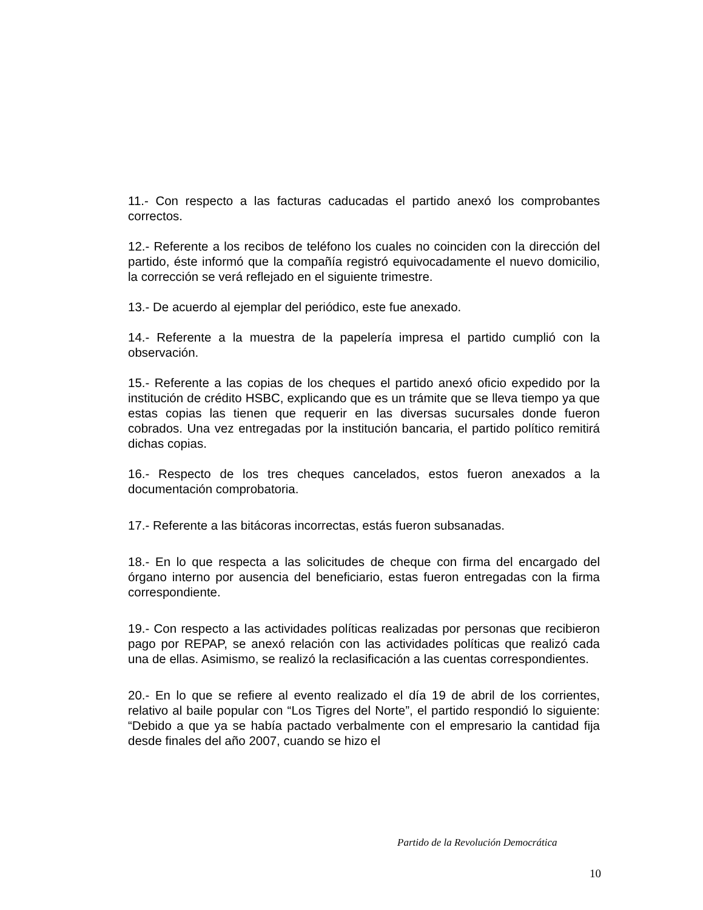11.- Con respecto a las facturas caducadas el partido anexó los comprobantes correctos.
12.- Referente a los recibos de teléfono los cuales no coinciden con la dirección del partido, éste informó que la compañía registró equivocadamente el nuevo domicilio, la corrección se verá reflejado en el siguiente trimestre.
13.- De acuerdo al ejemplar del periódico, este fue anexado.
14.- Referente a la muestra de la papelería impresa el partido cumplió con la observación.
15.- Referente a las copias de los cheques el partido anexó oficio expedido por la institución de crédito HSBC, explicando que es un trámite que se lleva tiempo ya que estas copias las tienen que requerir en las diversas sucursales donde fueron cobrados. Una vez entregadas por la institución bancaria, el partido político remitirá dichas copias.
16.- Respecto de los tres cheques cancelados, estos fueron anexados a la documentación comprobatoria.
17.- Referente a las bitácoras incorrectas, estás fueron subsanadas.
18.- En lo que respecta a las solicitudes de cheque con firma del encargado del órgano interno por ausencia del beneficiario, estas fueron entregadas con la firma correspondiente.
19.- Con respecto a las actividades políticas realizadas por personas que recibieron pago por REPAP, se anexó relación con las actividades políticas que realizó cada una de ellas. Asimismo, se realizó la reclasificación a las cuentas correspondientes.
20.- En lo que se refiere al evento realizado el día 19 de abril de los corrientes, relativo al baile popular con “Los Tigres del Norte”, el partido respondió lo siguiente: “Debido a que ya se había pactado verbalmente con el empresario la cantidad fija desde finales del año 2007, cuando se hizo el
Partido de la Revolución Democrática
10